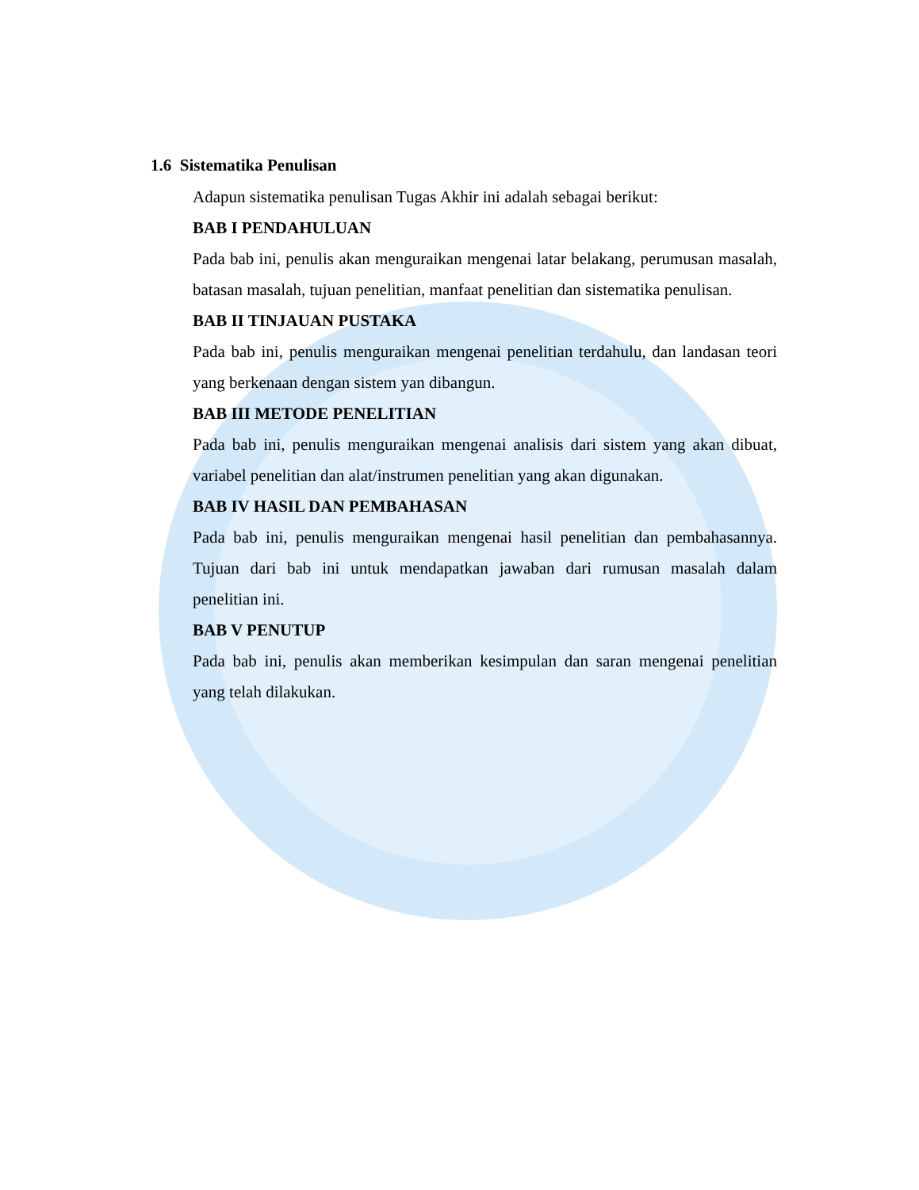1.6 Sistematika Penulisan
Adapun sistematika penulisan Tugas Akhir ini adalah sebagai berikut:
BAB I PENDAHULUAN
Pada bab ini, penulis akan menguraikan mengenai latar belakang, perumusan masalah, batasan masalah, tujuan penelitian, manfaat penelitian dan sistematika penulisan.
BAB II TINJAUAN PUSTAKA
Pada bab ini, penulis menguraikan mengenai penelitian terdahulu, dan landasan teori yang berkenaan dengan sistem yan dibangun.
BAB III METODE PENELITIAN
Pada bab ini, penulis menguraikan mengenai analisis dari sistem yang akan dibuat, variabel penelitian dan alat/instrumen penelitian yang akan digunakan.
BAB IV HASIL DAN PEMBAHASAN
Pada bab ini, penulis menguraikan mengenai hasil penelitian dan pembahasannya. Tujuan dari bab ini untuk mendapatkan jawaban dari rumusan masalah dalam penelitian ini.
BAB V PENUTUP
Pada bab ini, penulis akan memberikan kesimpulan dan saran mengenai penelitian yang telah dilakukan.